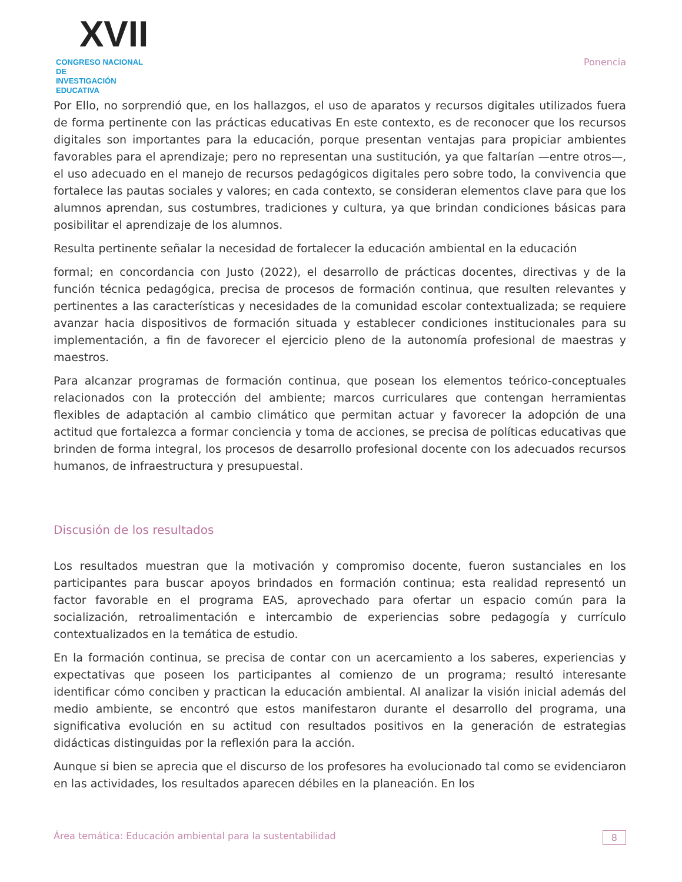XVII
CONGRESO NACIONAL DE
INVESTIGACIÓN EDUCATIVA
Ponencia
Por Ello, no sorprendió que, en los hallazgos, el uso de aparatos y recursos digitales utilizados fuera de forma pertinente con las prácticas educativas En este contexto, es de reconocer que los recursos digitales son importantes para la educación, porque presentan ventajas para propiciar ambientes favorables para el aprendizaje; pero no representan una sustitución, ya que faltarían —entre otros—, el uso adecuado en el manejo de recursos pedagógicos digitales pero sobre todo, la convivencia que fortalece las pautas sociales y valores; en cada contexto, se consideran elementos clave para que los alumnos aprendan, sus costumbres, tradiciones y cultura, ya que brindan condiciones básicas para posibilitar el aprendizaje de los alumnos.
Resulta pertinente señalar la necesidad de fortalecer la educación ambiental en la educación
formal; en concordancia con Justo (2022), el desarrollo de prácticas docentes, directivas y de la función técnica pedagógica, precisa de procesos de formación continua, que resulten relevantes y pertinentes a las características y necesidades de la comunidad escolar contextualizada; se requiere avanzar hacia dispositivos de formación situada y establecer condiciones institucionales para su implementación, a fin de favorecer el ejercicio pleno de la autonomía profesional de maestras y maestros.
Para alcanzar programas de formación continua, que posean los elementos teórico-conceptuales relacionados con la protección del ambiente; marcos curriculares que contengan herramientas flexibles de adaptación al cambio climático que permitan actuar y favorecer la adopción de una actitud que fortalezca a formar conciencia y toma de acciones, se precisa de políticas educativas que brinden de forma integral, los procesos de desarrollo profesional docente con los adecuados recursos humanos, de infraestructura y presupuestal.
Discusión de los resultados
Los resultados muestran que la motivación y compromiso docente, fueron sustanciales en los participantes para buscar apoyos brindados en formación continua; esta realidad representó un factor favorable en el programa EAS, aprovechado para ofertar un espacio común para la socialización, retroalimentación e intercambio de experiencias sobre pedagogía y currículo contextualizados en la temática de estudio.
En la formación continua, se precisa de contar con un acercamiento a los saberes, experiencias y expectativas que poseen los participantes al comienzo de un programa; resultó interesante identificar cómo conciben y practican la educación ambiental. Al analizar la visión inicial además del medio ambiente, se encontró que estos manifestaron durante el desarrollo del programa, una significativa evolución en su actitud con resultados positivos en la generación de estrategias didácticas distinguidas por la reflexión para la acción.
Aunque si bien se aprecia que el discurso de los profesores ha evolucionado tal como se evidenciaron en las actividades, los resultados aparecen débiles en la planeación. En los
Área temática: Educación ambiental para la sustentabilidad 8